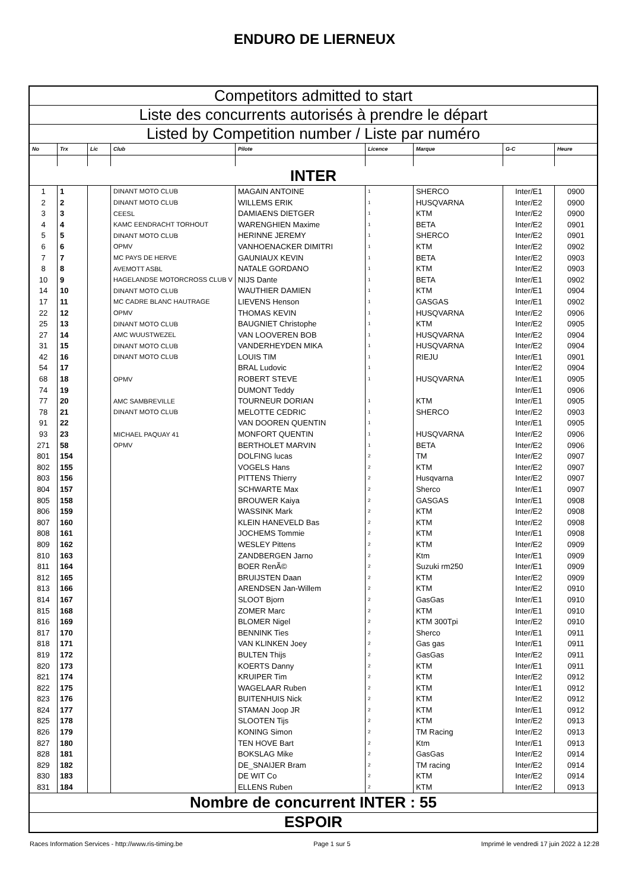ENDURO DE LIERNEUX
| Competitors admitted to start | | | | | | | | |
| Liste des concurrents autorisés à prendre le départ | | | | | | | | |
| Listed by Competition number / Liste par numéro | | | | | | | | |
| No | Trx | Lic | Club | Pilote | Licence | Marque | G-C | Heure |
| INTER | | | | | | | | |
| 1 | 1 | | DINANT MOTO CLUB | MAGAIN ANTOINE | 1 | SHERCO | Inter/E1 | 0900 |
| 2 | 2 | | DINANT MOTO CLUB | WILLEMS ERIK | 1 | HUSQVARNA | Inter/E2 | 0900 |
| 3 | 3 | | CEESL | DAMIAENS DIETGER | 1 | KTM | Inter/E2 | 0900 |
| 4 | 4 | | KAMC EENDRACHT TORHOUT | WARENGHIEN Maxime | 1 | BETA | Inter/E2 | 0901 |
| 5 | 5 | | DINANT MOTO CLUB | HERINNE JEREMY | 1 | SHERCO | Inter/E2 | 0901 |
| 6 | 6 | | OPMV | VANHOENACKER DIMITRI | 1 | KTM | Inter/E2 | 0902 |
| 7 | 7 | | MC PAYS DE HERVE | GAUNIAUX KEVIN | 1 | BETA | Inter/E2 | 0903 |
| 8 | 8 | | AVEMOTT ASBL | NATALE GORDANO | 1 | KTM | Inter/E2 | 0903 |
| 10 | 9 | | HAGELANDSE MOTORCROSS CLUB V | NIJS Dante | 1 | BETA | Inter/E1 | 0902 |
| 14 | 10 | | DINANT MOTO CLUB | WAUTHIER DAMIEN | 1 | KTM | Inter/E1 | 0904 |
| 17 | 11 | | MC CADRE BLANC HAUTRAGE | LIEVENS Henson | 1 | GASGAS | Inter/E1 | 0902 |
| 22 | 12 | | OPMV | THOMAS KEVIN | 1 | HUSQVARNA | Inter/E2 | 0906 |
| 25 | 13 | | DINANT MOTO CLUB | BAUGNIET Christophe | 1 | KTM | Inter/E2 | 0905 |
| 27 | 14 | | AMC WUUSTWEZEL | VAN LOOVEREN BOB | 1 | HUSQVARNA | Inter/E2 | 0904 |
| 31 | 15 | | DINANT MOTO CLUB | VANDERHEYDEN MIKA | 1 | HUSQVARNA | Inter/E2 | 0904 |
| 42 | 16 | | DINANT MOTO CLUB | LOUIS TIM | 1 | RIEJU | Inter/E1 | 0901 |
| 54 | 17 | | | BRAL Ludovic | 1 | | Inter/E2 | 0904 |
| 68 | 18 | | OPMV | ROBERT STEVE | 1 | HUSQVARNA | Inter/E1 | 0905 |
| 74 | 19 | | | DUMONT Teddy | | | Inter/E1 | 0906 |
| 77 | 20 | | AMC SAMBREVILLE | TOURNEUR DORIAN | 1 | KTM | Inter/E1 | 0905 |
| 78 | 21 | | DINANT MOTO CLUB | MELOTTE CEDRIC | 1 | SHERCO | Inter/E2 | 0903 |
| 91 | 22 | | | VAN DOOREN QUENTIN | 1 | | Inter/E1 | 0905 |
| 93 | 23 | | MICHAEL PAQUAY 41 | MONFORT QUENTIN | 1 | HUSQVARNA | Inter/E2 | 0906 |
| 271 | 58 | | OPMV | BERTHOLET MARVIN | 1 | BETA | Inter/E2 | 0906 |
| 801 | 154 | | | DOLFING lucas | 2 | TM | Inter/E2 | 0907 |
| 802 | 155 | | | VOGELS Hans | 2 | KTM | Inter/E2 | 0907 |
| 803 | 156 | | | PITTENS Thierry | 2 | Husqvarna | Inter/E2 | 0907 |
| 804 | 157 | | | SCHWARTE Max | 2 | Sherco | Inter/E1 | 0907 |
| 805 | 158 | | | BROUWER Kaiya | 2 | GASGAS | Inter/E1 | 0908 |
| 806 | 159 | | | WASSINK Mark | 2 | KTM | Inter/E2 | 0908 |
| 807 | 160 | | | KLEIN HANEVELD Bas | 2 | KTM | Inter/E2 | 0908 |
| 808 | 161 | | | JOCHEMS Tommie | 2 | KTM | Inter/E1 | 0908 |
| 809 | 162 | | | WESLEY Pittens | 2 | KTM | Inter/E2 | 0909 |
| 810 | 163 | | | ZANDBERGEN Jarno | 2 | Ktm | Inter/E1 | 0909 |
| 811 | 164 | | | BOER RenÃ© | 2 | Suzuki rm250 | Inter/E1 | 0909 |
| 812 | 165 | | | BRUIJSTEN Daan | 2 | KTM | Inter/E2 | 0909 |
| 813 | 166 | | | ARENDSEN Jan-Willem | 2 | KTM | Inter/E2 | 0910 |
| 814 | 167 | | | SLOOT Bjorn | 2 | GasGas | Inter/E1 | 0910 |
| 815 | 168 | | | ZOMER Marc | 2 | KTM | Inter/E1 | 0910 |
| 816 | 169 | | | BLOMER Nigel | 2 | KTM 300Tpi | Inter/E2 | 0910 |
| 817 | 170 | | | BENNINK Ties | 2 | Sherco | Inter/E1 | 0911 |
| 818 | 171 | | | VAN KLINKEN Joey | 2 | Gas gas | Inter/E1 | 0911 |
| 819 | 172 | | | BULTEN Thijs | 2 | GasGas | Inter/E2 | 0911 |
| 820 | 173 | | | KOERTS Danny | 2 | KTM | Inter/E1 | 0911 |
| 821 | 174 | | | KRUIPER Tim | 2 | KTM | Inter/E2 | 0912 |
| 822 | 175 | | | WAGELAAR Ruben | 2 | KTM | Inter/E1 | 0912 |
| 823 | 176 | | | BUITENHUIS Nick | 2 | KTM | Inter/E2 | 0912 |
| 824 | 177 | | | STAMAN Joop JR | 2 | KTM | Inter/E1 | 0912 |
| 825 | 178 | | | SLOOTEN Tijs | 2 | KTM | Inter/E2 | 0913 |
| 826 | 179 | | | KONING Simon | 2 | TM Racing | Inter/E2 | 0913 |
| 827 | 180 | | | TEN HOVE Bart | 2 | Ktm | Inter/E1 | 0913 |
| 828 | 181 | | | BOKSLAG Mike | 2 | GasGas | Inter/E2 | 0914 |
| 829 | 182 | | | DE_SNAIJER Bram | 2 | TM racing | Inter/E2 | 0914 |
| 830 | 183 | | | DE WIT Co | 2 | KTM | Inter/E2 | 0914 |
| 831 | 184 | | | ELLENS Ruben | 2 | KTM | Inter/E2 | 0913 |
| Nombre de concurrent INTER : 55 | | | | | | | | |
| ESPOIR | | | | | | | | |
Races Information Services - http://www.ris-timing.be Page 1 sur 5 Imprimé le vendredi 17 juin 2022 à 12:28